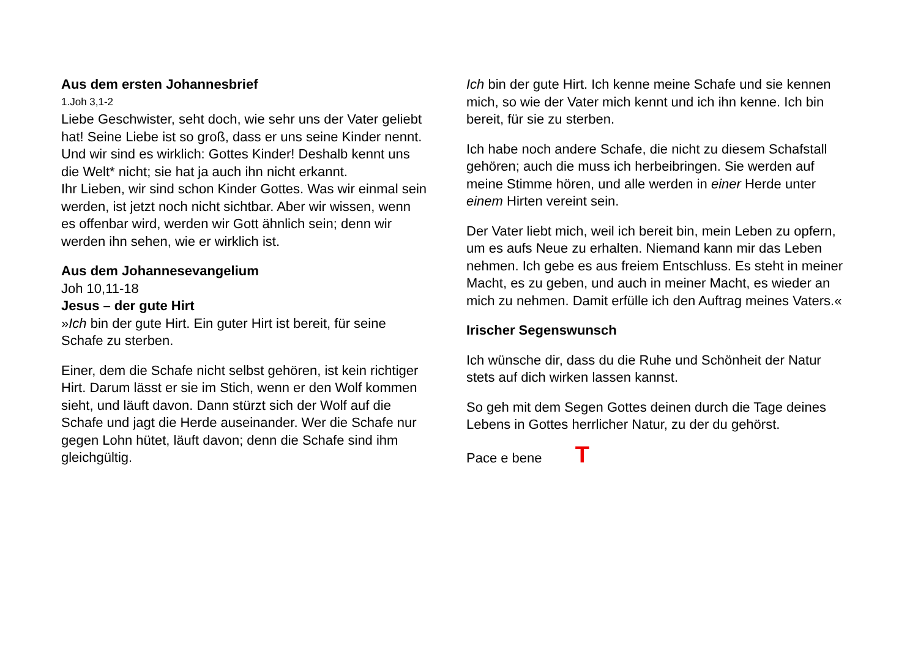Aus dem ersten Johannesbrief
1.Joh 3,1-2
Liebe Geschwister, seht doch, wie sehr uns der Vater geliebt hat! Seine Liebe ist so groß, dass er uns seine Kinder nennt. Und wir sind es wirklich: Gottes Kinder! Deshalb kennt uns die Welt* nicht; sie hat ja auch ihn nicht erkannt.
Ihr Lieben, wir sind schon Kinder Gottes. Was wir einmal sein werden, ist jetzt noch nicht sichtbar. Aber wir wissen, wenn es offenbar wird, werden wir Gott ähnlich sein; denn wir werden ihn sehen, wie er wirklich ist.
Aus dem Johannesevangelium
Joh 10,11-18
Jesus – der gute Hirt
»Ich bin der gute Hirt. Ein guter Hirt ist bereit, für seine Schafe zu sterben.
Einer, dem die Schafe nicht selbst gehören, ist kein richtiger Hirt. Darum lässt er sie im Stich, wenn er den Wolf kommen sieht, und läuft davon. Dann stürzt sich der Wolf auf die Schafe und jagt die Herde auseinander. Wer die Schafe nur gegen Lohn hütet, läuft davon; denn die Schafe sind ihm gleichgültig.
Ich bin der gute Hirt. Ich kenne meine Schafe und sie kennen mich, so wie der Vater mich kennt und ich ihn kenne. Ich bin bereit, für sie zu sterben.
Ich habe noch andere Schafe, die nicht zu diesem Schafstall gehören; auch die muss ich herbeibringen. Sie werden auf meine Stimme hören, und alle werden in einer Herde unter einem Hirten vereint sein.
Der Vater liebt mich, weil ich bereit bin, mein Leben zu opfern, um es aufs Neue zu erhalten. Niemand kann mir das Leben nehmen. Ich gebe es aus freiem Entschluss. Es steht in meiner Macht, es zu geben, und auch in meiner Macht, es wieder an mich zu nehmen. Damit erfülle ich den Auftrag meines Vaters.«
Irischer Segenswunsch
Ich wünsche dir, dass du die Ruhe und Schönheit der Natur stets auf dich wirken lassen kannst.
So geh mit dem Segen Gottes deinen durch die Tage deines Lebens in Gottes herrlicher Natur, zu der du gehörst.
Pace e bene T